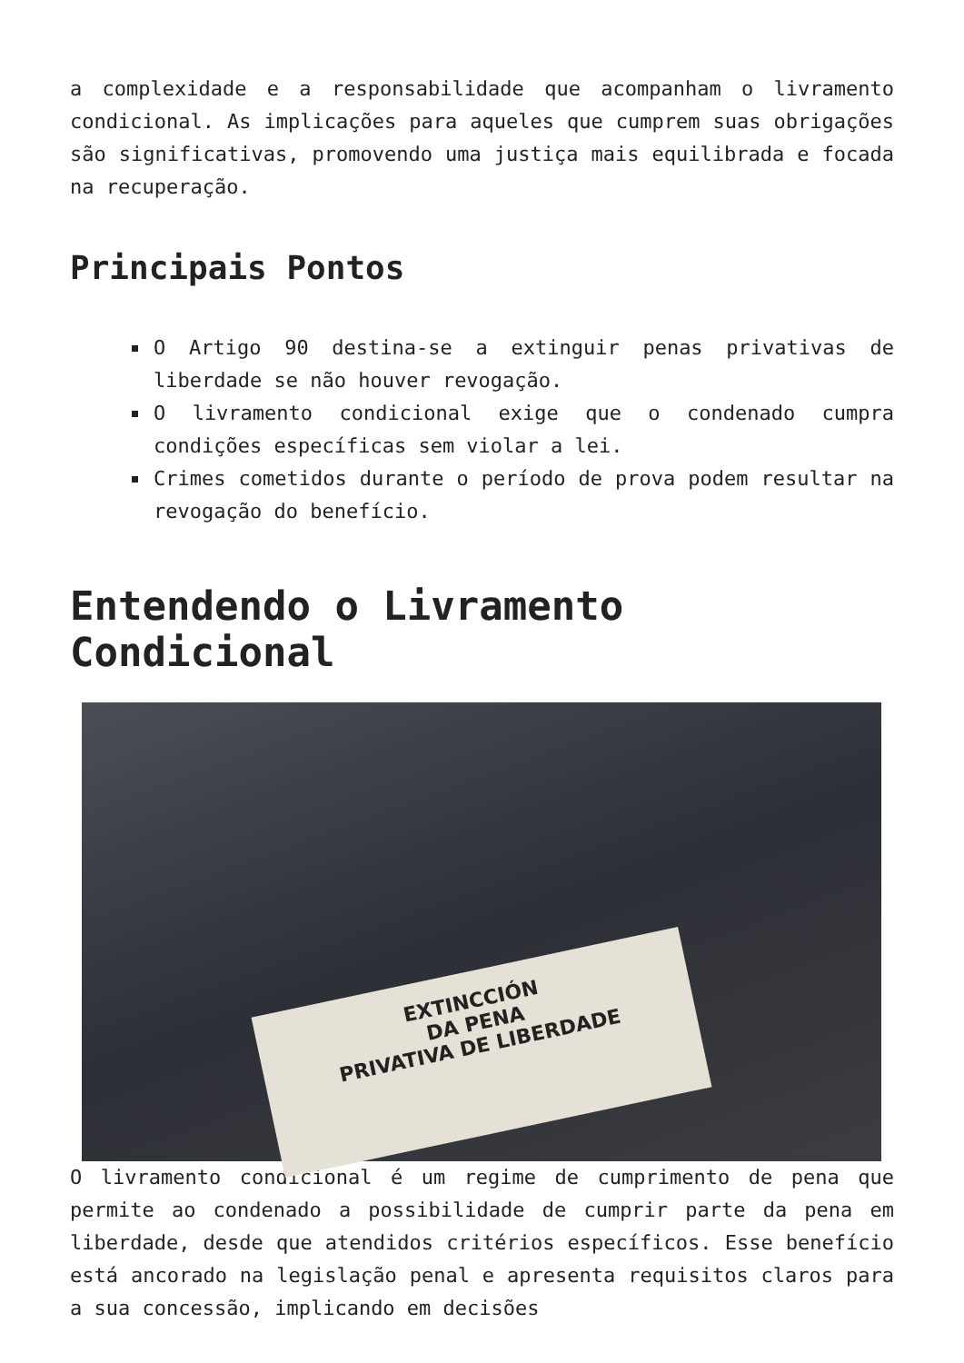a complexidade e a responsabilidade que acompanham o livramento condicional. As implicações para aqueles que cumprem suas obrigações são significativas, promovendo uma justiça mais equilibrada e focada na recuperação.
Principais Pontos
O Artigo 90 destina-se a extinguir penas privativas de liberdade se não houver revogação.
O livramento condicional exige que o condenado cumpra condições específicas sem violar a lei.
Crimes cometidos durante o período de prova podem resultar na revogação do benefício.
Entendendo o Livramento Condicional
EXTINCCIÓN
DA PENA
PRIVATIVA DE LIBERDADE
O livramento condicional é um regime de cumprimento de pena que permite ao condenado a possibilidade de cumprir parte da pena em liberdade, desde que atendidos critérios específicos. Esse benefício está ancorado na legislação penal e apresenta requisitos claros para a sua concessão, implicando em decisões